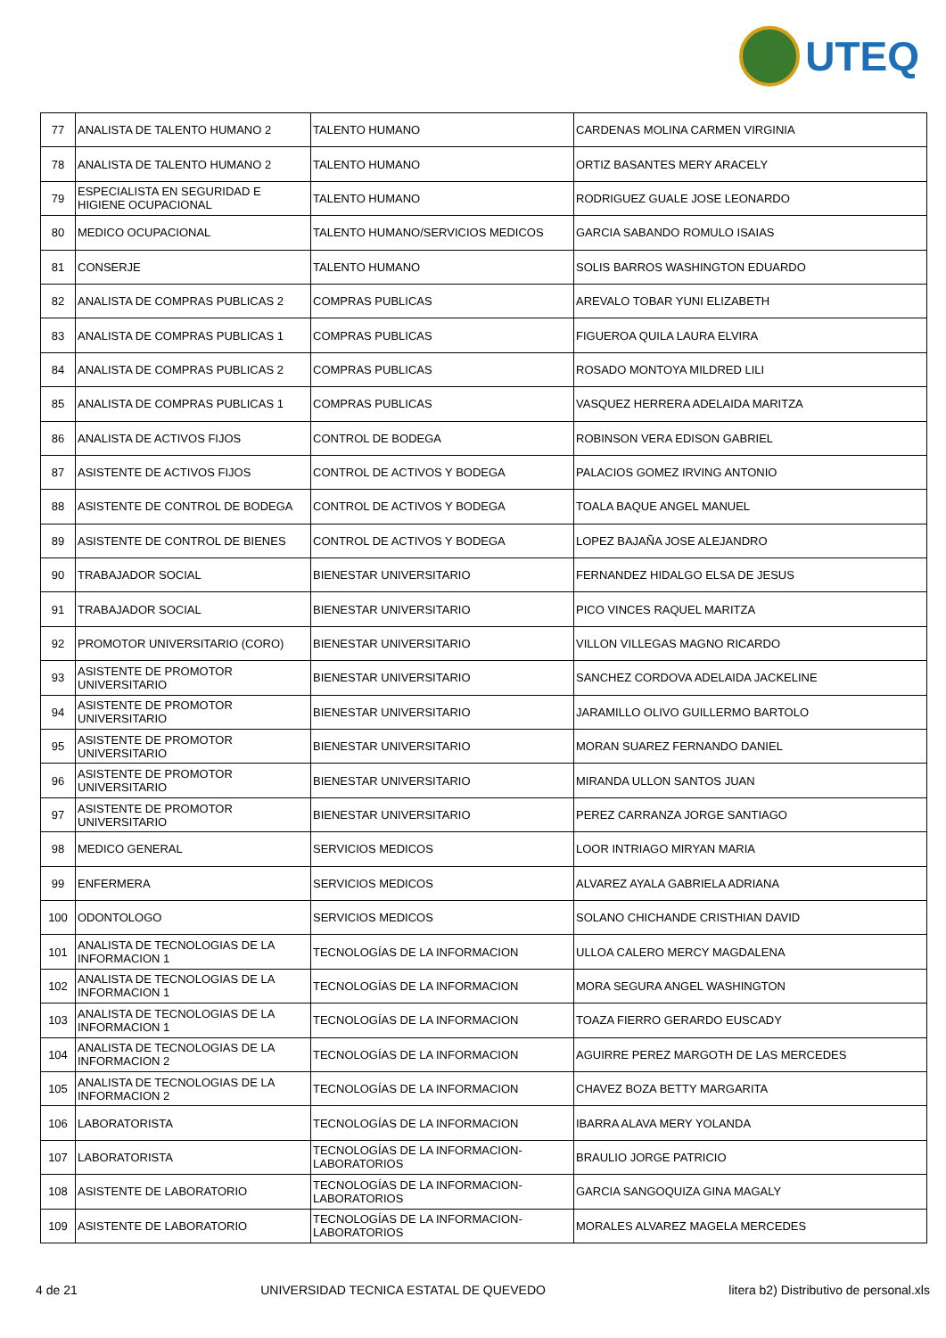UTEQ
| 77 | ANALISTA DE TALENTO HUMANO 2 | TALENTO HUMANO | CARDENAS MOLINA CARMEN VIRGINIA |
| 78 | ANALISTA DE TALENTO HUMANO 2 | TALENTO HUMANO | ORTIZ BASANTES MERY ARACELY |
| 79 | ESPECIALISTA EN SEGURIDAD E HIGIENE OCUPACIONAL | TALENTO HUMANO | RODRIGUEZ GUALE JOSE LEONARDO |
| 80 | MEDICO OCUPACIONAL | TALENTO HUMANO/SERVICIOS MEDICOS | GARCIA SABANDO ROMULO ISAIAS |
| 81 | CONSERJE | TALENTO HUMANO | SOLIS BARROS WASHINGTON EDUARDO |
| 82 | ANALISTA DE COMPRAS PUBLICAS 2 | COMPRAS PUBLICAS | AREVALO TOBAR YUNI ELIZABETH |
| 83 | ANALISTA DE COMPRAS PUBLICAS 1 | COMPRAS PUBLICAS | FIGUEROA QUILA LAURA ELVIRA |
| 84 | ANALISTA DE COMPRAS PUBLICAS 2 | COMPRAS PUBLICAS | ROSADO MONTOYA MILDRED LILI |
| 85 | ANALISTA DE COMPRAS PUBLICAS 1 | COMPRAS PUBLICAS | VASQUEZ HERRERA ADELAIDA MARITZA |
| 86 | ANALISTA DE ACTIVOS FIJOS | CONTROL DE BODEGA | ROBINSON VERA EDISON GABRIEL |
| 87 | ASISTENTE DE ACTIVOS FIJOS | CONTROL DE ACTIVOS Y BODEGA | PALACIOS GOMEZ IRVING ANTONIO |
| 88 | ASISTENTE DE CONTROL DE BODEGA | CONTROL DE ACTIVOS Y BODEGA | TOALA BAQUE ANGEL MANUEL |
| 89 | ASISTENTE DE CONTROL DE BIENES | CONTROL DE ACTIVOS Y BODEGA | LOPEZ BAJAÑA JOSE ALEJANDRO |
| 90 | TRABAJADOR SOCIAL | BIENESTAR UNIVERSITARIO | FERNANDEZ HIDALGO ELSA DE JESUS |
| 91 | TRABAJADOR SOCIAL | BIENESTAR UNIVERSITARIO | PICO VINCES RAQUEL MARITZA |
| 92 | PROMOTOR UNIVERSITARIO (CORO) | BIENESTAR UNIVERSITARIO | VILLON VILLEGAS MAGNO RICARDO |
| 93 | ASISTENTE DE PROMOTOR UNIVERSITARIO | BIENESTAR UNIVERSITARIO | SANCHEZ CORDOVA ADELAIDA JACKELINE |
| 94 | ASISTENTE DE PROMOTOR UNIVERSITARIO | BIENESTAR UNIVERSITARIO | JARAMILLO OLIVO GUILLERMO BARTOLO |
| 95 | ASISTENTE DE PROMOTOR UNIVERSITARIO | BIENESTAR UNIVERSITARIO | MORAN SUAREZ FERNANDO DANIEL |
| 96 | ASISTENTE DE PROMOTOR UNIVERSITARIO | BIENESTAR UNIVERSITARIO | MIRANDA ULLON SANTOS JUAN |
| 97 | ASISTENTE DE PROMOTOR UNIVERSITARIO | BIENESTAR UNIVERSITARIO | PEREZ CARRANZA JORGE SANTIAGO |
| 98 | MEDICO GENERAL | SERVICIOS MEDICOS | LOOR INTRIAGO MIRYAN MARIA |
| 99 | ENFERMERA | SERVICIOS MEDICOS | ALVAREZ AYALA GABRIELA ADRIANA |
| 100 | ODONTOLOGO | SERVICIOS MEDICOS | SOLANO CHICHANDE CRISTHIAN DAVID |
| 101 | ANALISTA DE TECNOLOGIAS DE LA INFORMACION 1 | TECNOLOGÍAS DE LA INFORMACION | ULLOA CALERO MERCY MAGDALENA |
| 102 | ANALISTA DE TECNOLOGIAS DE LA INFORMACION 1 | TECNOLOGÍAS DE LA INFORMACION | MORA SEGURA ANGEL WASHINGTON |
| 103 | ANALISTA DE TECNOLOGIAS DE LA INFORMACION 1 | TECNOLOGÍAS DE LA INFORMACION | TOAZA FIERRO GERARDO EUSCADY |
| 104 | ANALISTA DE TECNOLOGIAS DE LA INFORMACION 2 | TECNOLOGÍAS DE LA INFORMACION | AGUIRRE PEREZ MARGOTH DE LAS MERCEDES |
| 105 | ANALISTA DE TECNOLOGIAS DE LA INFORMACION 2 | TECNOLOGÍAS DE LA INFORMACION | CHAVEZ BOZA BETTY MARGARITA |
| 106 | LABORATORISTA | TECNOLOGÍAS DE LA INFORMACION | IBARRA ALAVA MERY YOLANDA |
| 107 | LABORATORISTA | TECNOLOGÍAS DE LA INFORMACION-LABORATORIOS | BRAULIO JORGE PATRICIO |
| 108 | ASISTENTE DE LABORATORIO | TECNOLOGÍAS DE LA INFORMACION-LABORATORIOS | GARCIA SANGOQUIZA GINA MAGALY |
| 109 | ASISTENTE DE LABORATORIO | TECNOLOGÍAS DE LA INFORMACION-LABORATORIOS | MORALES ALVAREZ MAGELA MERCEDES |
4 de 21 UNIVERSIDAD TECNICA ESTATAL DE QUEVEDO litera b2) Distributivo de personal.xls